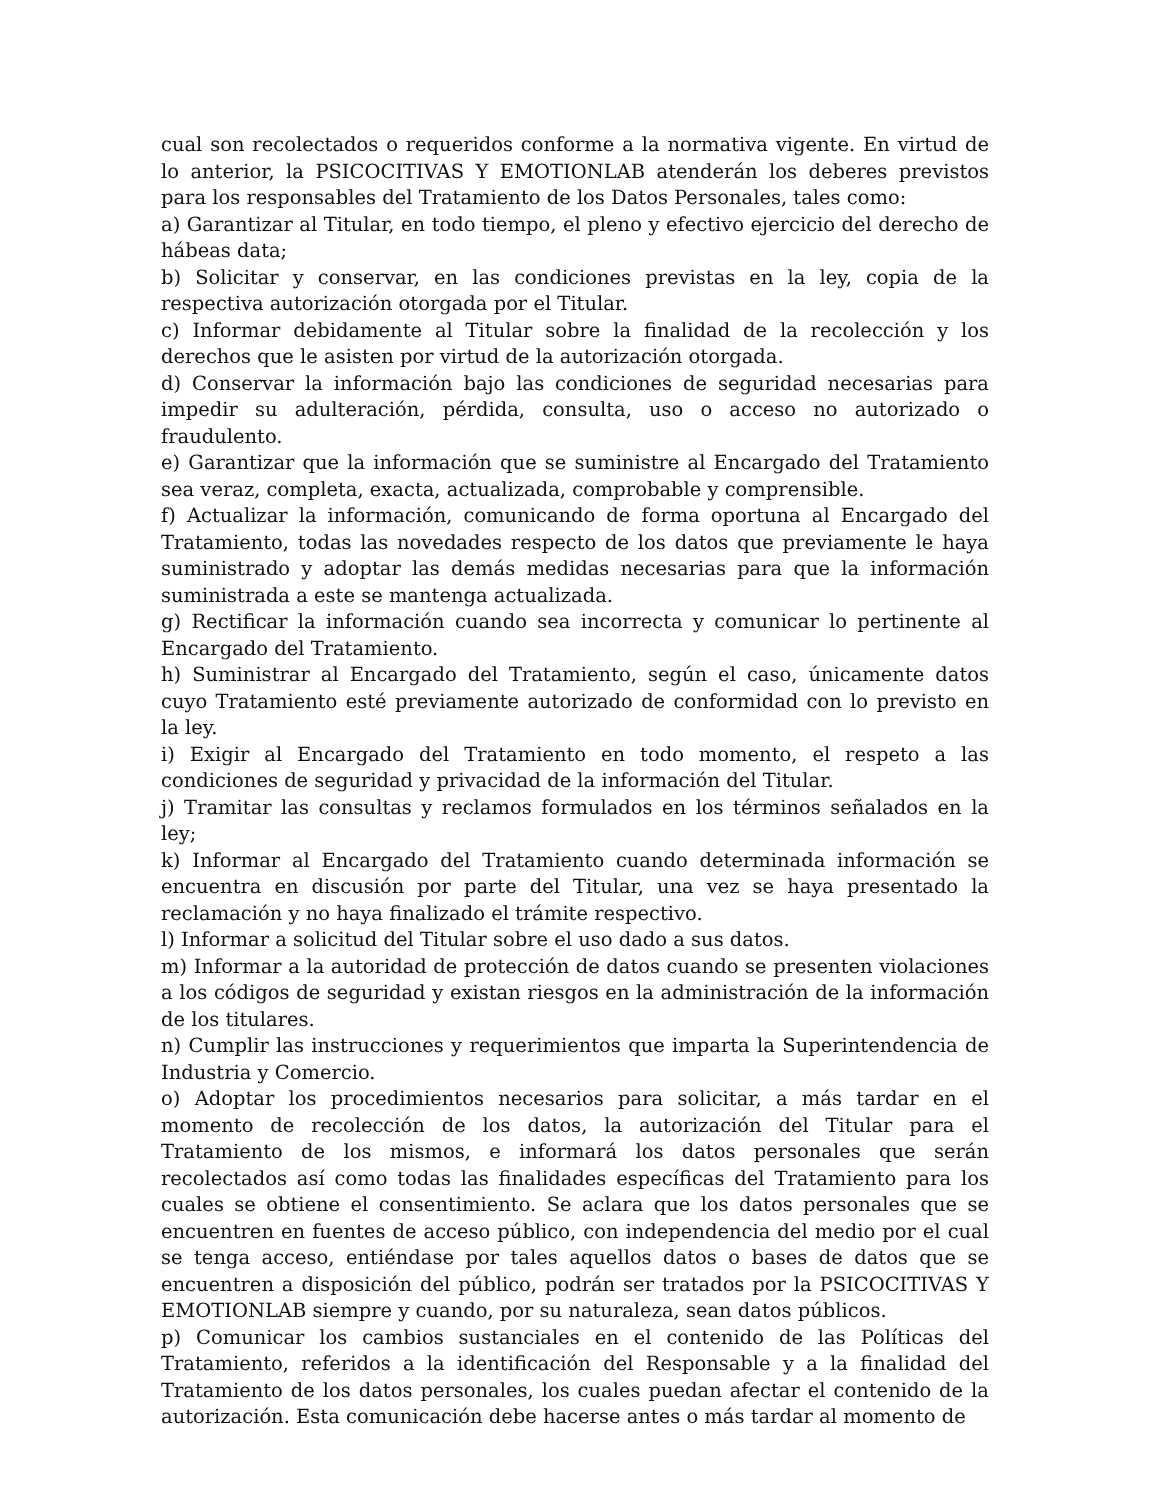cual son recolectados o requeridos conforme a la normativa vigente. En virtud de lo anterior, la PSICOCITIVAS Y EMOTIONLAB atenderán los deberes previstos para los responsables del Tratamiento de los Datos Personales, tales como:
a) Garantizar al Titular, en todo tiempo, el pleno y efectivo ejercicio del derecho de hábeas data;
b) Solicitar y conservar, en las condiciones previstas en la ley, copia de la respectiva autorización otorgada por el Titular.
c) Informar debidamente al Titular sobre la finalidad de la recolección y los derechos que le asisten por virtud de la autorización otorgada.
d) Conservar la información bajo las condiciones de seguridad necesarias para impedir su adulteración, pérdida, consulta, uso o acceso no autorizado o fraudulento.
e) Garantizar que la información que se suministre al Encargado del Tratamiento sea veraz, completa, exacta, actualizada, comprobable y comprensible.
f) Actualizar la información, comunicando de forma oportuna al Encargado del Tratamiento, todas las novedades respecto de los datos que previamente le haya suministrado y adoptar las demás medidas necesarias para que la información suministrada a este se mantenga actualizada.
g) Rectificar la información cuando sea incorrecta y comunicar lo pertinente al Encargado del Tratamiento.
h) Suministrar al Encargado del Tratamiento, según el caso, únicamente datos cuyo Tratamiento esté previamente autorizado de conformidad con lo previsto en la ley.
i) Exigir al Encargado del Tratamiento en todo momento, el respeto a las condiciones de seguridad y privacidad de la información del Titular.
j) Tramitar las consultas y reclamos formulados en los términos señalados en la ley;
k) Informar al Encargado del Tratamiento cuando determinada información se encuentra en discusión por parte del Titular, una vez se haya presentado la reclamación y no haya finalizado el trámite respectivo.
l) Informar a solicitud del Titular sobre el uso dado a sus datos.
m) Informar a la autoridad de protección de datos cuando se presenten violaciones a los códigos de seguridad y existan riesgos en la administración de la información de los titulares.
n) Cumplir las instrucciones y requerimientos que imparta la Superintendencia de Industria y Comercio.
o) Adoptar los procedimientos necesarios para solicitar, a más tardar en el momento de recolección de los datos, la autorización del Titular para el Tratamiento de los mismos, e informará los datos personales que serán recolectados así como todas las finalidades específicas del Tratamiento para los cuales se obtiene el consentimiento. Se aclara que los datos personales que se encuentren en fuentes de acceso público, con independencia del medio por el cual se tenga acceso, entiéndase por tales aquellos datos o bases de datos que se encuentren a disposición del público, podrán ser tratados por la PSICOCITIVAS Y EMOTIONLAB siempre y cuando, por su naturaleza, sean datos públicos.
p) Comunicar los cambios sustanciales en el contenido de las Políticas del Tratamiento, referidos a la identificación del Responsable y a la finalidad del Tratamiento de los datos personales, los cuales puedan afectar el contenido de la autorización. Esta comunicación debe hacerse antes o más tardar al momento de